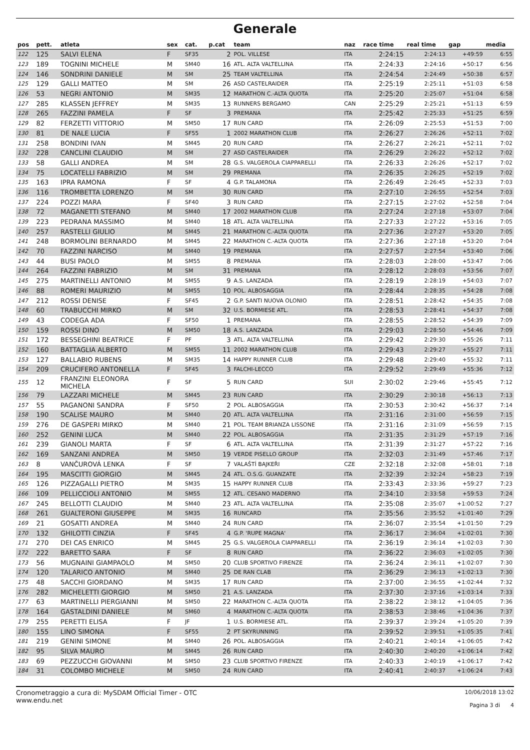Generale
| pos | pett. | atleta | sex | cat. | p.cat | team | naz | race time | real time | gap | media |
| --- | --- | --- | --- | --- | --- | --- | --- | --- | --- | --- | --- |
| 122 | 125 | SALVI ELENA | F | SF35 | 2 | POL. VILLESE | ITA | 2:24:15 | 2:24:13 | +49:59 | 6:55 |
| 123 | 189 | TOGNINI MICHELE | M | SM40 | 16 | ATL. ALTA VALTELLINA | ITA | 2:24:33 | 2:24:16 | +50:17 | 6:56 |
| 124 | 146 | SONDRINI DANIELE | M | SM | 25 | TEAM VALTELLINA | ITA | 2:24:54 | 2:24:49 | +50:38 | 6:57 |
| 125 | 129 | GALLI MATTEO | M | SM | 26 | ASD CASTELRAIDER | ITA | 2:25:19 | 2:25:11 | +51:03 | 6:58 |
| 126 | 53 | NEGRI ANTONIO | M | SM35 | 12 | MARATHON C.-ALTA QUOTA | ITA | 2:25:20 | 2:25:07 | +51:04 | 6:58 |
| 127 | 285 | KLASSEN JEFFREY | M | SM35 | 13 | RUNNERS BERGAMO | CAN | 2:25:29 | 2:25:21 | +51:13 | 6:59 |
| 128 | 265 | FAZZINI PAMELA | F | SF | 3 | PREMANA | ITA | 2:25:42 | 2:25:33 | +51:25 | 6:59 |
| 129 | 82 | FERZETTI VITTORIO | M | SM50 | 17 | RUN CARD | ITA | 2:26:09 | 2:25:53 | +51:53 | 7:00 |
| 130 | 81 | DE NALE LUCIA | F | SF55 | 1 | 2002 MARATHON CLUB | ITA | 2:26:27 | 2:26:26 | +52:11 | 7:02 |
| 131 | 258 | BONDINI IVAN | M | SM45 | 20 | RUN CARD | ITA | 2:26:27 | 2:26:21 | +52:11 | 7:02 |
| 132 | 228 | CANCLINI CLAUDIO | M | SM | 27 | ASD CASTELRAIDER | ITA | 2:26:29 | 2:26:22 | +52:12 | 7:02 |
| 133 | 58 | GALLI ANDREA | M | SM | 28 | G.S. VALGEROLA CIAPPARELLI | ITA | 2:26:33 | 2:26:26 | +52:17 | 7:02 |
| 134 | 75 | LOCATELLI FABRIZIO | M | SM | 29 | PREMANA | ITA | 2:26:35 | 2:26:25 | +52:19 | 7:02 |
| 135 | 163 | IPRA RAMONA | F | SF | 4 | G.P. TALAMONA | ITA | 2:26:49 | 2:26:45 | +52:33 | 7:03 |
| 136 | 116 | TROMBETTA LORENZO | M | SM | 30 | RUN CARD | ITA | 2:27:10 | 2:26:55 | +52:54 | 7:03 |
| 137 | 224 | POZZI MARA | F | SF40 | 3 | RUN CARD | ITA | 2:27:15 | 2:27:02 | +52:58 | 7:04 |
| 138 | 72 | MAGANETTI STEFANO | M | SM40 | 17 | 2002 MARATHON CLUB | ITA | 2:27:24 | 2:27:18 | +53:07 | 7:04 |
| 139 | 223 | PEDRANA MASSIMO | M | SM40 | 18 | ATL. ALTA VALTELLINA | ITA | 2:27:33 | 2:27:22 | +53:16 | 7:05 |
| 140 | 257 | RASTELLI GIULIO | M | SM45 | 21 | MARATHON C.-ALTA QUOTA | ITA | 2:27:36 | 2:27:27 | +53:20 | 7:05 |
| 141 | 248 | BORMOLINI BERNARDO | M | SM45 | 22 | MARATHON C.-ALTA QUOTA | ITA | 2:27:36 | 2:27:18 | +53:20 | 7:04 |
| 142 | 70 | FAZZINI NARCISO | M | SM40 | 19 | PREMANA | ITA | 2:27:57 | 2:27:54 | +53:40 | 7:06 |
| 143 | 44 | BUSI PAOLO | M | SM55 | 8 | PREMANA | ITA | 2:28:03 | 2:28:00 | +53:47 | 7:06 |
| 144 | 264 | FAZZINI FABRIZIO | M | SM | 31 | PREMANA | ITA | 2:28:12 | 2:28:03 | +53:56 | 7:07 |
| 145 | 275 | MARTINELLI ANTONIO | M | SM55 | 9 | A.S. LANZADA | ITA | 2:28:19 | 2:28:19 | +54:03 | 7:07 |
| 146 | 88 | ROMERI MAURIZIO | M | SM55 | 10 | POL. ALBOSAGGIA | ITA | 2:28:44 | 2:28:35 | +54:28 | 7:08 |
| 147 | 212 | ROSSI DENISE | F | SF45 | 2 | G.P. SANTI NUOVA OLONIO | ITA | 2:28:51 | 2:28:42 | +54:35 | 7:08 |
| 148 | 60 | TRABUCCHI MIRKO | M | SM | 32 | U.S. BORMIESE ATL. | ITA | 2:28:53 | 2:28:41 | +54:37 | 7:08 |
| 149 | 43 | CODEGA ADA | F | SF50 | 1 | PREMANA | ITA | 2:28:55 | 2:28:52 | +54:39 | 7:09 |
| 150 | 159 | ROSSI DINO | M | SM50 | 18 | A.S. LANZADA | ITA | 2:29:03 | 2:28:50 | +54:46 | 7:09 |
| 151 | 172 | BESSEGHINI BEATRICE | F | PF | 3 | ATL. ALTA VALTELLINA | ITA | 2:29:42 | 2:29:30 | +55:26 | 7:11 |
| 152 | 160 | BATTAGLIA ALBERTO | M | SM55 | 11 | 2002 MARATHON CLUB | ITA | 2:29:43 | 2:29:27 | +55:27 | 7:11 |
| 153 | 127 | BALLABIO RUBENS | M | SM35 | 14 | HAPPY RUNNER CLUB | ITA | 2:29:48 | 2:29:40 | +55:32 | 7:11 |
| 154 | 209 | CRUCIFERO ANTONELLA | F | SF45 | 3 | FALCHI-LECCO | ITA | 2:29:52 | 2:29:49 | +55:36 | 7:12 |
| 155 | 12 | FRANZINI ELEONORA MICHELA | F | SF | 5 | RUN CARD | SUI | 2:30:02 | 2:29:46 | +55:45 | 7:12 |
| 156 | 79 | LAZZARI MICHELE | M | SM45 | 23 | RUN CARD | ITA | 2:30:29 | 2:30:18 | +56:13 | 7:13 |
| 157 | 55 | PAGANONI SANDRA | F | SF50 | 2 | POL. ALBOSAGGIA | ITA | 2:30:53 | 2:30:42 | +56:37 | 7:14 |
| 158 | 190 | SCALISE MAURO | M | SM40 | 20 | ATL. ALTA VALTELLINA | ITA | 2:31:16 | 2:31:00 | +56:59 | 7:15 |
| 159 | 276 | DE GASPERI MIRKO | M | SM40 | 21 | POL. TEAM BRIANZA LISSONE | ITA | 2:31:16 | 2:31:09 | +56:59 | 7:15 |
| 160 | 252 | GENINI LUCA | M | SM40 | 22 | POL. ALBOSAGGIA | ITA | 2:31:35 | 2:31:29 | +57:19 | 7:16 |
| 161 | 239 | GIANOLI MARTA | F | SF | 6 | ATL. ALTA VALTELLINA | ITA | 2:31:39 | 2:31:27 | +57:22 | 7:16 |
| 162 | 169 | SANZANI ANDREA | M | SM50 | 19 | VERDE PISELLO GROUP | ITA | 2:32:03 | 2:31:49 | +57:46 | 7:17 |
| 163 | 8 | VANČUROVÁ LENKA | F | SF | 7 | VALAŠTÍ BAJKEŘI | CZE | 2:32:18 | 2:32:08 | +58:01 | 7:18 |
| 164 | 195 | MASCITTI GIORGIO | M | SM45 | 24 | ATL. O.S.G. GUANZATE | ITA | 2:32:39 | 2:32:24 | +58:23 | 7:19 |
| 165 | 126 | PIZZAGALLI PIETRO | M | SM35 | 15 | HAPPY RUNNER CLUB | ITA | 2:33:43 | 2:33:36 | +59:27 | 7:23 |
| 166 | 109 | PELLICCIOLI ANTONIO | M | SM55 | 12 | ATL. CESANO MADERNO | ITA | 2:34:10 | 2:33:58 | +59:53 | 7:24 |
| 167 | 245 | BELLOTTI CLAUDIO | M | SM40 | 23 | ATL. ALTA VALTELLINA | ITA | 2:35:08 | 2:35:07 | +1:00:52 | 7:27 |
| 168 | 261 | GUALTERONI GIUSEPPE | M | SM35 | 16 | RUNCARD | ITA | 2:35:56 | 2:35:52 | +1:01:40 | 7:29 |
| 169 | 21 | GOSATTI ANDREA | M | SM40 | 24 | RUN CARD | ITA | 2:36:07 | 2:35:54 | +1:01:50 | 7:29 |
| 170 | 132 | GHILOTTI CINZIA | F | SF45 | 4 | G.P. 'RUPE MAGNA' | ITA | 2:36:17 | 2:36:04 | +1:02:01 | 7:30 |
| 171 | 270 | DEI CAS ENRICO | M | SM45 | 25 | G.S. VALGEROLA CIAPPARELLI | ITA | 2:36:19 | 2:36:14 | +1:02:03 | 7:30 |
| 172 | 222 | BARETTO SARA | F | SF | 8 | RUN CARD | ITA | 2:36:22 | 2:36:03 | +1:02:05 | 7:30 |
| 173 | 56 | MUGNAINI GIAMPAOLO | M | SM50 | 20 | CLUB SPORTIVO FIRENZE | ITA | 2:36:24 | 2:36:11 | +1:02:07 | 7:30 |
| 174 | 120 | TALARICO ANTONIO | M | SM40 | 25 | DE RAN CLAB | ITA | 2:36:29 | 2:36:13 | +1:02:13 | 7:30 |
| 175 | 48 | SACCHI GIORDANO | M | SM35 | 17 | RUN CARD | ITA | 2:37:00 | 2:36:55 | +1:02:44 | 7:32 |
| 176 | 282 | MICHELETTI GIORGIO | M | SM50 | 21 | A.S. LANZADA | ITA | 2:37:30 | 2:37:16 | +1:03:14 | 7:33 |
| 177 | 63 | MARTINELLI PIERGIANNI | M | SM50 | 22 | MARATHON C.-ALTA QUOTA | ITA | 2:38:22 | 2:38:12 | +1:04:05 | 7:36 |
| 178 | 164 | GASTALDINI DANIELE | M | SM60 | 4 | MARATHON C.-ALTA QUOTA | ITA | 2:38:53 | 2:38:46 | +1:04:36 | 7:37 |
| 179 | 255 | PERETTI ELISA | F | JF | 1 | U.S. BORMIESE ATL. | ITA | 2:39:37 | 2:39:24 | +1:05:20 | 7:39 |
| 180 | 155 | LINO SIMONA | F | SF55 | 2 | PT SKYRUNNING | ITA | 2:39:52 | 2:39:51 | +1:05:35 | 7:41 |
| 181 | 219 | GENINI SIMONE | M | SM40 | 26 | POL. ALBOSAGGIA | ITA | 2:40:21 | 2:40:14 | +1:06:05 | 7:42 |
| 182 | 95 | SILVA MAURO | M | SM45 | 26 | RUN CARD | ITA | 2:40:30 | 2:40:20 | +1:06:14 | 7:42 |
| 183 | 69 | PEZZUCCHI GIOVANNI | M | SM50 | 23 | CLUB SPORTIVO FIRENZE | ITA | 2:40:33 | 2:40:19 | +1:06:17 | 7:42 |
| 184 | 31 | COLOMBO MICHELE | M | SM50 | 24 | RUN CARD | ITA | 2:40:41 | 2:40:37 | +1:06:24 | 7:43 |
Cronometraggio a cura di: MySDAM Official Timer - OTC
www.endu.net
10/06/2018 13:02
Pagina 3 di 4